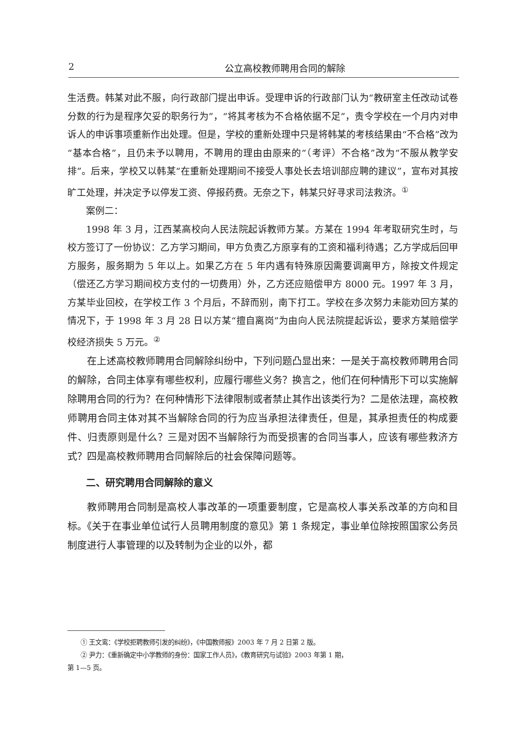2 公立高校教师聘用合同的解除
生活费。韩某对此不服，向行政部门提出申诉。受理申诉的行政部门认为“教研室主任改动试卷分数的行为是程序欠妥的职务行为”，“将其考核为不合格依据不足”，责令学校在一个月内对申诉人的申诉事项重新作出处理。但是，学校的重新处理中只是将韩某的考核结果由“不合格”改为“基本合格”，且仍未予以聘用，不聘用的理由由原来的“（考评）不合格”改为“不服从教学安排”。后来，学校又以韩某“在重新处理期间不接受人事处长去培训部应聘的建议”，宣布对其按旷工处理，并决定予以停发工资、停报药费。无奈之下，韩某只好寻求司法救济。<sup>①</sup>
案例二：
1998 年 3 月，江西某高校向人民法院起诉教师方某。方某在 1994 年考取研究生时，与校方签订了一份协议：乙方学习期间，甲方负责乙方原享有的工资和福利待遇；乙方学成后回甲方服务，服务期为 5 年以上。如果乙方在 5 年内遇有特殊原因需要调离甲方，除按文件规定（偿还乙方学习期间校方支付的一切费用）外，乙方还应赔偿甲方 8000 元。1997 年 3 月，方某毕业回校，在学校工作 3 个月后，不辞而别，南下打工。学校在多次努力未能劝回方某的情况下，于 1998 年 3 月 28 日以方某“擅自离岗”为由向人民法院提起诉讼，要求方某赔偿学校经济损失 5 万元。<sup>②</sup>
在上述高校教师聘用合同解除纠纷中，下列问题凸显出来：一是关于高校教师聘用合同的解除，合同主体享有哪些权利，应履行哪些义务？换言之，他们在何种情形下可以实施解除聘用合同的行为？在何种情形下法律限制或者禁止其作出该类行为？二是依法理，高校教师聘用合同主体对其不当解除合同的行为应当承担法律责任，但是，其承担责任的构成要件、归责原则是什么？三是对因不当解除行为而受损害的合同当事人，应该有哪些救济方式？四是高校教师聘用合同解除后的社会保障问题等。
二、研究聘用合同解除的意义
教师聘用合同制是高校人事改革的一项重要制度，它是高校人事关系改革的方向和目标。《关于在事业单位试行人员聘用制度的意见》第 1 条规定，事业单位除按照国家公务员制度进行人事管理的以及转制为企业的以外，都
① 王文鸾：《学校拒聘教师引发的纠纷》，《中国教师报》2003 年 7 月 2 日第 2 版。
② 尹力：《重新确定中小学教师的身份：国家工作人员》，《教育研究与试验》2003 年第 1 期，
第 1—5 页。